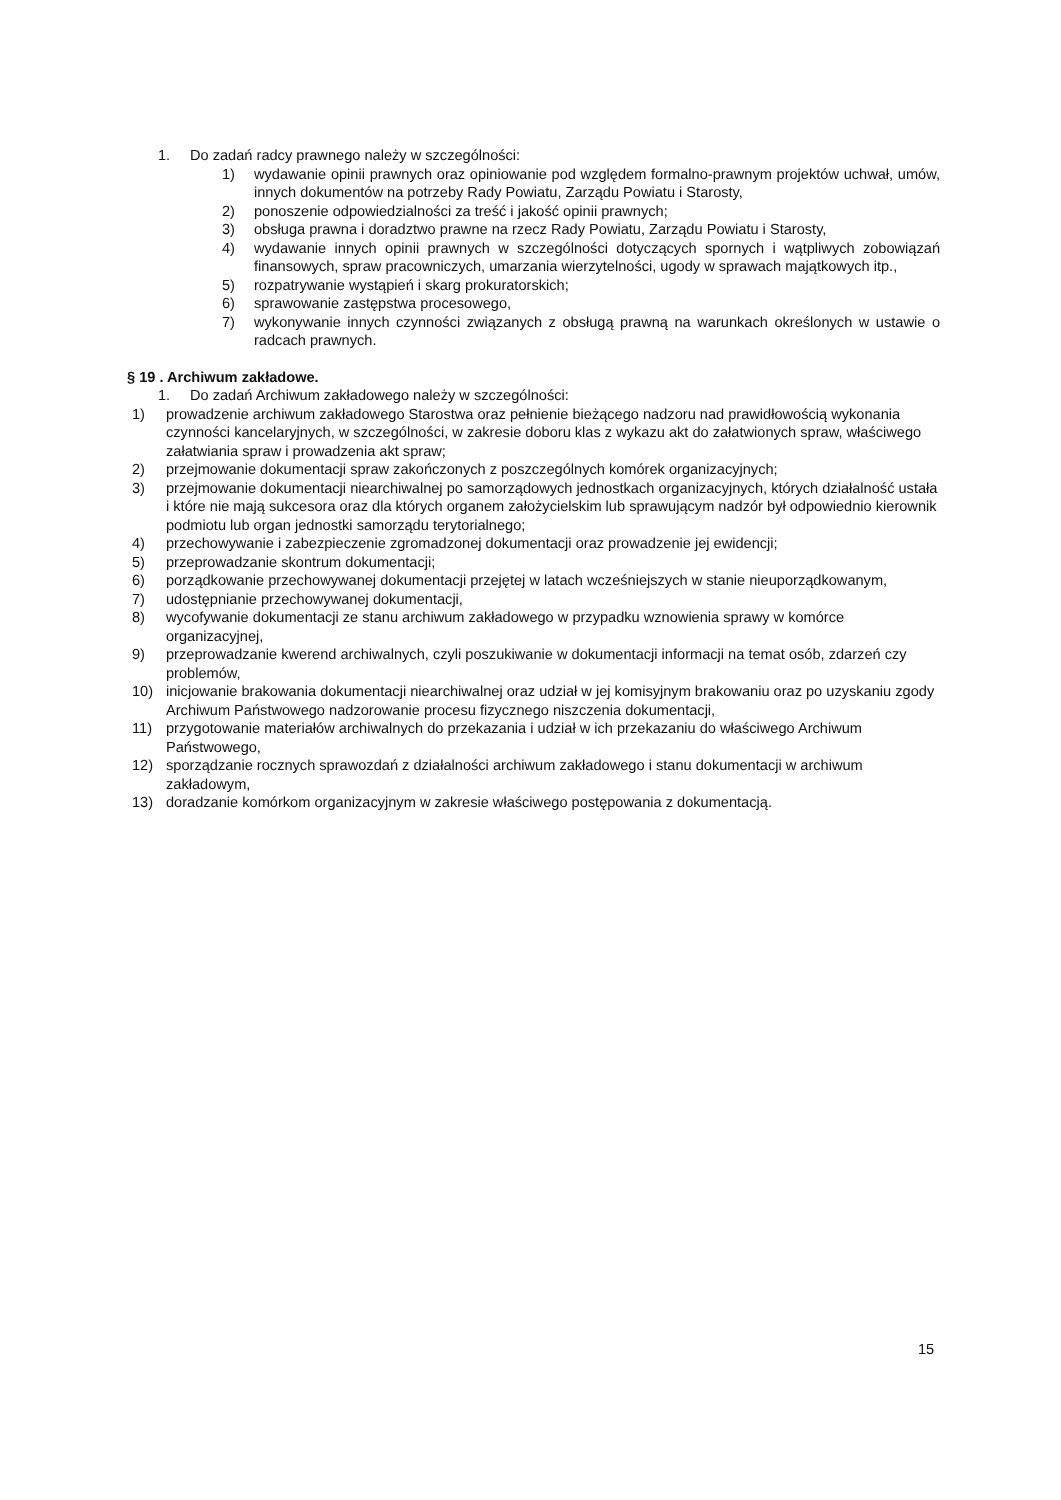1. Do zadań radcy prawnego należy w szczególności:
1) wydawanie opinii prawnych oraz opiniowanie pod względem formalno-prawnym projektów uchwał, umów, innych dokumentów na potrzeby Rady Powiatu, Zarządu Powiatu i Starosty,
2) ponoszenie odpowiedzialności za treść i jakość opinii prawnych;
3) obsługa prawna i doradztwo prawne na rzecz Rady Powiatu, Zarządu Powiatu i Starosty,
4) wydawanie innych opinii prawnych w szczególności dotyczących spornych i wątpliwych zobowiązań finansowych, spraw pracowniczych, umarzania wierzytelności, ugody w sprawach majątkowych itp.,
5) rozpatrywanie wystąpień i skarg prokuratorskich;
6) sprawowanie zastępstwa procesowego,
7) wykonywanie innych czynności związanych z obsługą prawną na warunkach określonych w ustawie o radcach prawnych.
§ 19 . Archiwum zakładowe.
1. Do zadań Archiwum zakładowego należy w szczególności:
1) prowadzenie archiwum zakładowego Starostwa oraz pełnienie bieżącego nadzoru nad prawidłowością wykonania czynności kancelaryjnych, w szczególności, w zakresie doboru klas z wykazu akt do załatwionych spraw, właściwego załatwiania spraw i prowadzenia akt spraw;
2) przejmowanie dokumentacji spraw zakończonych z poszczególnych komórek organizacyjnych;
3) przejmowanie dokumentacji niearchiwalnej po samorządowych jednostkach organizacyjnych, których działalność ustała i które nie mają sukcesora oraz dla których organem założycielskim lub sprawującym nadzór był odpowiednio kierownik podmiotu lub organ jednostki samorządu terytorialnego;
4) przechowywanie i zabezpieczenie zgromadzonej dokumentacji oraz prowadzenie jej ewidencji;
5) przeprowadzanie skontrum dokumentacji;
6) porządkowanie przechowywanej dokumentacji przejętej w latach wcześniejszych w stanie nieuporządkowanym,
7) udostępnianie przechowywanej dokumentacji,
8) wycofywanie dokumentacji ze stanu archiwum zakładowego w przypadku wznowienia sprawy w komórce organizacyjnej,
9) przeprowadzanie kwerend archiwalnych, czyli poszukiwanie w dokumentacji informacji na temat osób, zdarzeń czy problemów,
10) inicjowanie brakowania dokumentacji niearchiwalnej oraz udział w jej komisyjnym brakowaniu oraz po uzyskaniu zgody Archiwum Państwowego nadzorowanie procesu fizycznego niszczenia dokumentacji,
11) przygotowanie materiałów archiwalnych do przekazania i udział w ich przekazaniu do właściwego Archiwum Państwowego,
12) sporządzanie rocznych sprawozdań z działalności archiwum zakładowego i stanu dokumentacji w archiwum zakładowym,
13) doradzanie komórkom organizacyjnym w zakresie właściwego postępowania z dokumentacją.
15